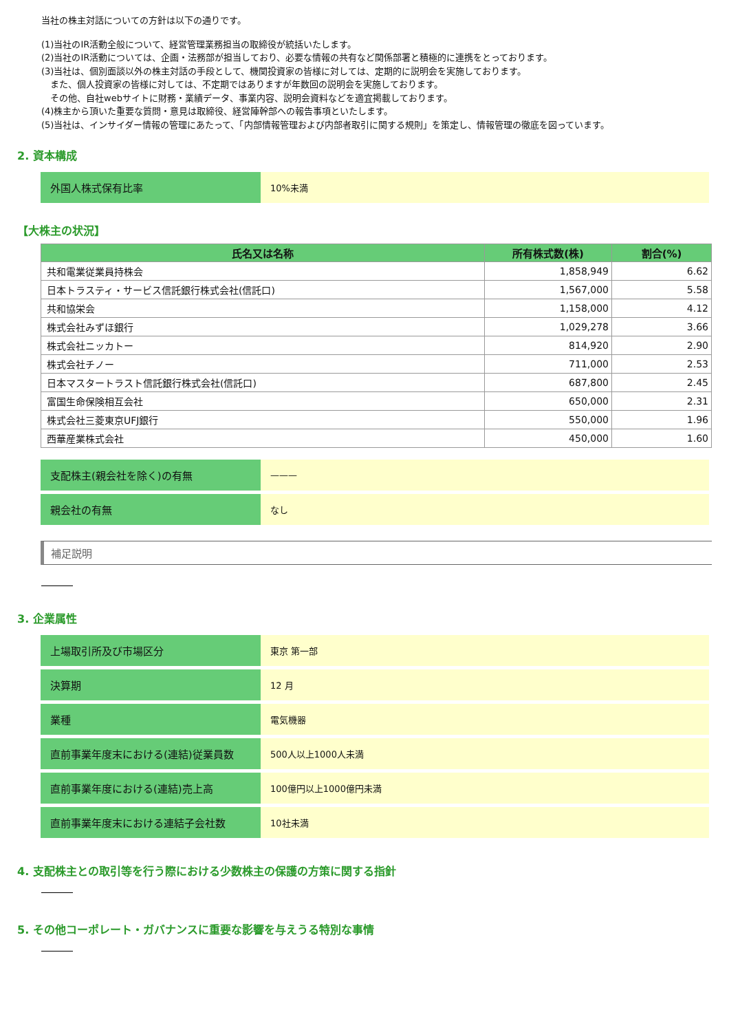当社の株主対話についての方針は以下の通りです。
(1)当社のIR活動全般について、経営管理業務担当の取締役が統括いたします。
(2)当社のIR活動については、企画・法務部が担当しており、必要な情報の共有など関係部署と積極的に連携をとっております。
(3)当社は、個別面談以外の株主対話の手段として、機関投資家の皆様に対しては、定期的に説明会を実施しております。
　また、個人投資家の皆様に対しては、不定期ではありますが年数回の説明会を実施しております。
　その他、自社webサイトに財務・業績データ、事業内容、説明会資料などを適宜掲載しております。
(4)株主から頂いた重要な質問・意見は取締役、経営陣幹部への報告事項といたします。
(5)当社は、インサイダー情報の管理にあたって、「内部情報管理および内部者取引に関する規則」を策定し、情報管理の徹底を図っています。
2. 資本構成
| 外国人株式保有比率 | 10%未満 |
【大株主の状況】
| 氏名又は名称 | 所有株式数(株) | 割合(%) |
| --- | --- | --- |
| 共和電業従業員持株会 | 1,858,949 | 6.62 |
| 日本トラスティ・サービス信託銀行株式会社(信託口) | 1,567,000 | 5.58 |
| 共和協栄会 | 1,158,000 | 4.12 |
| 株式会社みずほ銀行 | 1,029,278 | 3.66 |
| 株式会社ニッカトー | 814,920 | 2.90 |
| 株式会社チノー | 711,000 | 2.53 |
| 日本マスタートラスト信託銀行株式会社(信託口) | 687,800 | 2.45 |
| 富国生命保険相互会社 | 650,000 | 2.31 |
| 株式会社三菱東京UFJ銀行 | 550,000 | 1.96 |
| 西華産業株式会社 | 450,000 | 1.60 |
| 支配株主(親会社を除く)の有無 | ——— |
| 親会社の有無 | なし |
補足説明
3. 企業属性
| 上場取引所及び市場区分 | 東京 第一部 |
| 決算期 | 12 月 |
| 業種 | 電気機器 |
| 直前事業年度末における(連結)従業員数 | 500人以上1000人未満 |
| 直前事業年度における(連結)売上高 | 100億円以上1000億円未満 |
| 直前事業年度末における連結子会社数 | 10社未満 |
4. 支配株主との取引等を行う際における少数株主の保護の方策に関する指針
5. その他コーポレート・ガバナンスに重要な影響を与えうる特別な事情